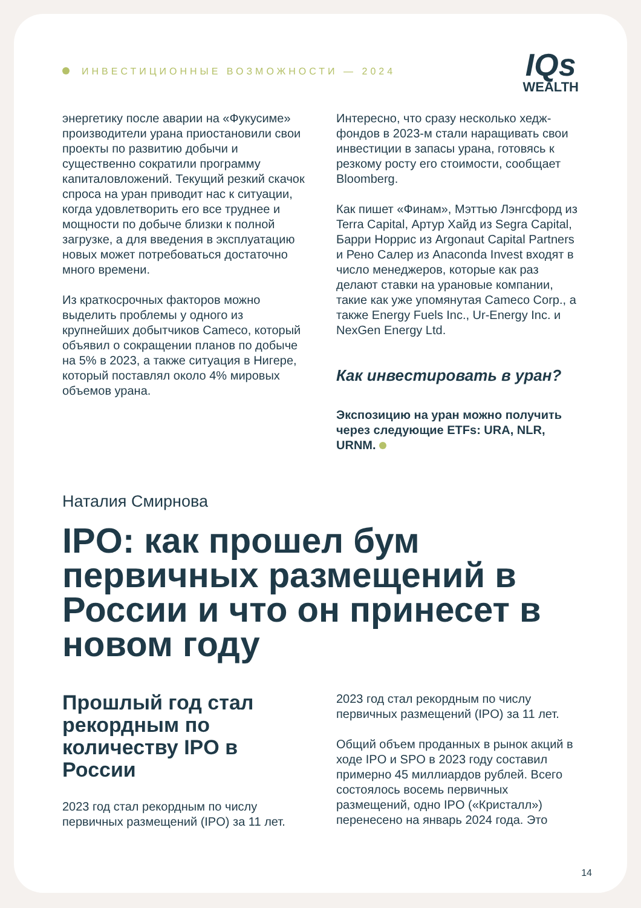ИНВЕСТИЦИОННЫЕ ВОЗМОЖНОСТИ — 2024
IQs
WEALTH
энергетику после аварии на «Фукусиме» производители урана приостановили свои проекты по развитию добычи и существенно сократили программу капиталовложений. Текущий резкий скачок спроса на уран приводит нас к ситуации, когда удовлетворить его все труднее и мощности по добыче близки к полной загрузке, а для введения в эксплуатацию новых может потребоваться достаточно много времени.
Из краткосрочных факторов можно выделить проблемы у одного из крупнейших добытчиков Cameco, который объявил о сокращении планов по добыче на 5% в 2023, а также ситуация в Нигере, который поставлял около 4% мировых объемов урана.
Интересно, что сразу несколько хедж-фондов в 2023-м стали наращивать свои инвестиции в запасы урана, готовясь к резкому росту его стоимости, сообщает Bloomberg.
Как пишет «Финам», Мэттью Лэнгсфорд из Terra Capital, Артур Хайд из Segra Capital, Барри Норрис из Argonaut Capital Partners и Рено Салер из Anaconda Invest входят в число менеджеров, которые как раз делают ставки на урановые компании, такие как уже упомянутая Cameco Corp., а также Energy Fuels Inc., Ur-Energy Inc. и NexGen Energy Ltd.
Как инвестировать в уран?
Экспозицию на уран можно получить через следующие ETFs: URA, NLR, URNM.
Наталия Смирнова
IPO: как прошел бум первичных размещений в России и что он принесет в новом году
Прошлый год стал рекордным по количеству IPO в России
2023 год стал рекордным по числу первичных размещений (IPO) за 11 лет.
2023 год стал рекордным по числу первичных размещений (IPO) за 11 лет.
Общий объем проданных в рынок акций в ходе IPO и SPO в 2023 году составил примерно 45 миллиардов рублей. Всего состоялось восемь первичных размещений, одно IPO («Кристалл») перенесено на январь 2024 года. Это
14